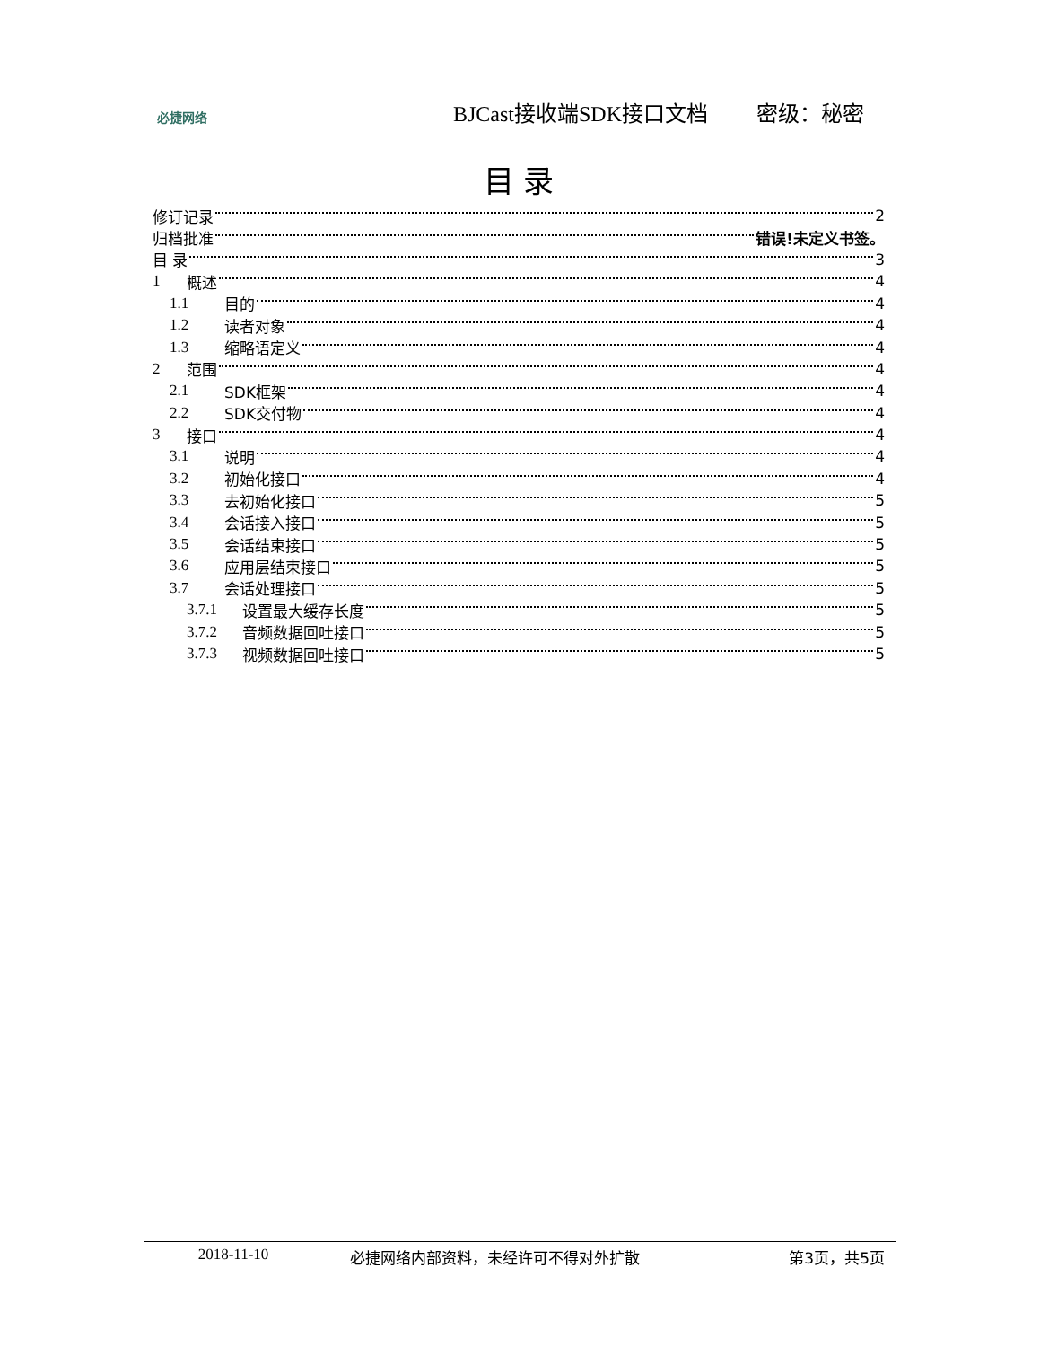必捷网络
BJCast接收端SDK接口文档 密级：秘密
目 录
修订记录 2
归档批准 错误!未定义书签。
目 录 3
1 概述 4
1.1 目的 4
1.2 读者对象 4
1.3 缩略语定义 4
2 范围 4
2.1 SDK框架 4
2.2 SDK交付物 4
3 接口 4
3.1 说明 4
3.2 初始化接口 4
3.3 去初始化接口 5
3.4 会话接入接口 5
3.5 会话结束接口 5
3.6 应用层结束接口 5
3.7 会话处理接口 5
3.7.1 设置最大缓存长度 5
3.7.2 音频数据回吐接口 5
3.7.3 视频数据回吐接口 5
2018-11-10 必捷网络内部资料，未经许可不得对外扩散 第3页，共5页